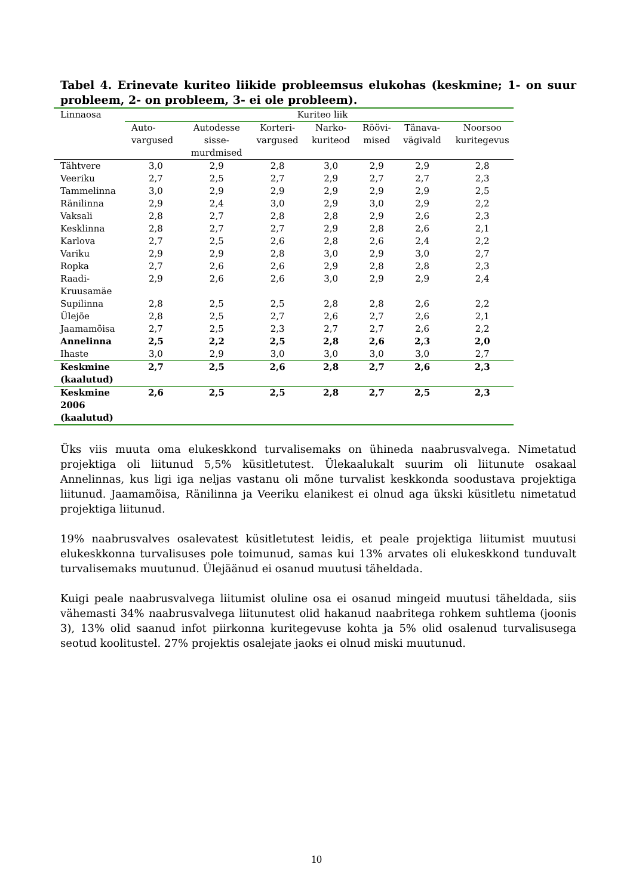Tabel 4. Erinevate kuriteo liikide probleemsus elukohas (keskmine; 1- on suur probleem, 2- on probleem, 3- ei ole probleem).
| Linnaosa | Kuriteo liik | | | | | | |
| --- | --- | --- | --- | --- | --- | --- | --- |
| | Auto- vargused | Autodesse sisse- murdmised | Korteri- vargused | Narko- kuriteod | Röövi- mised | Tänava- vägivald | Noorsoo kuritegevus |
| Tähtvere | 3,0 | 2,9 | 2,8 | 3,0 | 2,9 | 2,9 | 2,8 |
| Veeriku | 2,7 | 2,5 | 2,7 | 2,9 | 2,7 | 2,7 | 2,3 |
| Tammelinna | 3,0 | 2,9 | 2,9 | 2,9 | 2,9 | 2,9 | 2,5 |
| Ränilinna | 2,9 | 2,4 | 3,0 | 2,9 | 3,0 | 2,9 | 2,2 |
| Vaksali | 2,8 | 2,7 | 2,8 | 2,8 | 2,9 | 2,6 | 2,3 |
| Kesklinna | 2,8 | 2,7 | 2,7 | 2,9 | 2,8 | 2,6 | 2,1 |
| Karlova | 2,7 | 2,5 | 2,6 | 2,8 | 2,6 | 2,4 | 2,2 |
| Variku | 2,9 | 2,9 | 2,8 | 3,0 | 2,9 | 3,0 | 2,7 |
| Ropka | 2,7 | 2,6 | 2,6 | 2,9 | 2,8 | 2,8 | 2,3 |
| Raadi- Kruusamäe | 2,9 | 2,6 | 2,6 | 3,0 | 2,9 | 2,9 | 2,4 |
| Supilinna | 2,8 | 2,5 | 2,5 | 2,8 | 2,8 | 2,6 | 2,2 |
| Ülejõe | 2,8 | 2,5 | 2,7 | 2,6 | 2,7 | 2,6 | 2,1 |
| Jaamamõisa | 2,7 | 2,5 | 2,3 | 2,7 | 2,7 | 2,6 | 2,2 |
| Annelinna | 2,5 | 2,2 | 2,5 | 2,8 | 2,6 | 2,3 | 2,0 |
| Ihaste | 3,0 | 2,9 | 3,0 | 3,0 | 3,0 | 3,0 | 2,7 |
| Keskmine (kaalutud) | 2,7 | 2,5 | 2,6 | 2,8 | 2,7 | 2,6 | 2,3 |
| Keskmine 2006 (kaalutud) | 2,6 | 2,5 | 2,5 | 2,8 | 2,7 | 2,5 | 2,3 |
Üks viis muuta oma elukeskkond turvalisemaks on ühineda naabrusvalvega. Nimetatud projektiga oli liitunud 5,5% küsitletutest. Ülekaalukalt suurim oli liitunute osakaal Annelinnas, kus ligi iga neljas vastanu oli mõne turvalist keskkonda soodustava projektiga liitunud. Jaamamõisa, Ränilinna ja Veeriku elanikest ei olnud aga ükski küsitletu nimetatud projektiga liitunud.
19% naabrusvalves osalevatest küsitletutest leidis, et peale projektiga liitumist muutusi elukeskkonna turvalisuses pole toimunud, samas kui 13% arvates oli elukeskkond tunduvalt turvalisemaks muutunud. Ülejäänud ei osanud muutusi täheldada.
Kuigi peale naabrusvalvega liitumist oluline osa ei osanud mingeid muutusi täheldada, siis vähemasti 34% naabrusvalvega liitunutest olid hakanud naabritega rohkem suhtlema (joonis 3), 13% olid saanud infot piirkonna kuritegevuse kohta ja 5% olid osalenud turvalisusega seotud koolitustel. 27% projektis osalejate jaoks ei olnud miski muutunud.
10